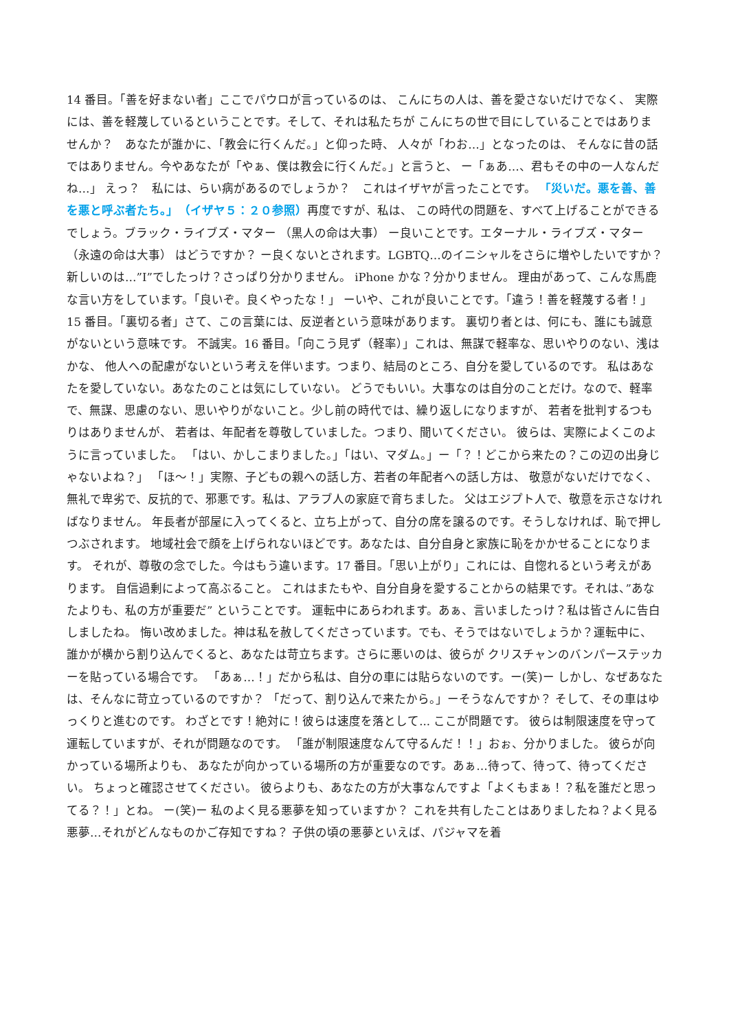14 番目。「善を好まない者」ここでパウロが言っているのは、 こんにちの人は、善を愛さないだけでなく、 実際には、善を軽蔑しているということです。そして、それは私たちが こんにちの世で目にしていることではありませんか？　あなたが誰かに、「教会に行くんだ。」と仰った時、 人々が「わお…」となったのは、 そんなに昔の話ではありません。今やあなたが「やぁ、僕は教会に行くんだ。」と言うと、 ー「ぁあ…、君もその中の一人なんだね…」 えっ？　私には、らい病があるのでしょうか？　これはイザヤが言ったことです。 「災いだ。悪を善、善を悪と呼ぶ者たち。」　（イザヤ５：２０参照）再度ですが、私は、 この時代の問題を、すべて上げることができるでしょう。ブラック・ライブズ・マター （黒人の命は大事） ー良いことです。エターナル・ライブズ・マター（永遠の命は大事） はどうですか？ ー良くないとされます。LGBTQ…のイニシャルをさらに増やしたいですか？ 新しいのは…”I”でしたっけ？さっぱり分かりません。 iPhone かな？分かりません。 理由があって、こんな馬鹿な言い方をしています。「良いぞ。良くやったな！」 ーいや、これが良いことです。「違う！善を軽蔑する者！」15 番目。「裏切る者」さて、この言葉には、反逆者という意味があります。 裏切り者とは、何にも、誰にも誠意がないという意味です。 不誠実。16 番目。「向こう見ず（軽率）」これは、無謀で軽率な、思いやりのない、浅はかな、 他人への配慮がないという考えを伴います。つまり、結局のところ、自分を愛しているのです。 私はあなたを愛していない。あなたのことは気にしていない。 どうでもいい。大事なのは自分のことだけ。なので、軽率で、無謀、思慮のない、思いやりがないこと。少し前の時代では、繰り返しになりますが、 若者を批判するつもりはありませんが、 若者は、年配者を尊敬していました。つまり、聞いてください。 彼らは、実際によくこのように言っていました。 「はい、かしこまりました。」「はい、マダム。」ー「？！どこから来たの？この辺の出身じゃないよね？」 「ほ～！」実際、子どもの親への話し方、若者の年配者への話し方は、 敬意がないだけでなく、無礼で卑劣で、反抗的で、邪悪です。私は、アラブ人の家庭で育ちました。 父はエジプト人で、敬意を示さなければなりません。 年長者が部屋に入ってくると、立ち上がって、自分の席を譲るのです。そうしなければ、恥で押しつぶされます。 地域社会で顔を上げられないほどです。あなたは、自分自身と家族に恥をかかせることになります。 それが、尊敬の念でした。今はもう違います。17 番目。「思い上がり」これには、自惚れるという考えがあります。 自信過剰によって高ぶること。 これはまたもや、自分自身を愛することからの結果です。それは、”あなたよりも、私の方が重要だ” ということです。 運転中にあらわれます。あぁ、言いましたっけ？私は皆さんに告白しましたね。 悔い改めました。神は私を赦してくださっています。でも、そうではないでしょうか？運転中に、誰かが横から割り込んでくると、あなたは苛立ちます。さらに悪いのは、彼らが クリスチャンのバンパーステッカーを貼っている場合です。 「あぁ…！」だから私は、自分の車には貼らないのです。ー(笑)ー しかし、なぜあなたは、そんなに苛立っているのですか？ 「だって、割り込んで来たから。」ーそうなんですか？ そして、その車はゆっくりと進むのです。 わざとです！絶対に！彼らは速度を落として... ここが問題です。 彼らは制限速度を守って運転していますが、それが問題なのです。 「誰が制限速度なんて守るんだ！！」おぉ、分かりました。 彼らが向かっている場所よりも、 あなたが向かっている場所の方が重要なのです。あぁ…待って、待って、待ってください。 ちょっと確認させてください。 彼らよりも、あなたの方が大事なんですよ「よくもまぁ！？私を誰だと思ってる？！」とね。 ー(笑)ー 私のよく見る悪夢を知っていますか？ これを共有したことはありましたね？よく見る悪夢…それがどんなものかご存知ですね？ 子供の頃の悪夢といえば、パジャマを着